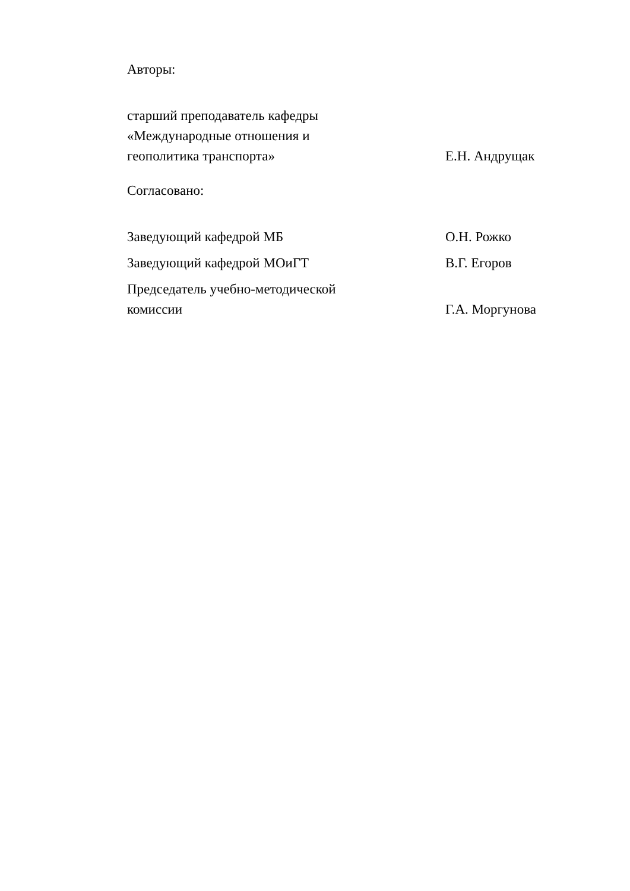Авторы:
старший преподаватель кафедры
«Международные отношения и
геополитика транспорта»
Е.Н. Андрущак
Согласовано:
Заведующий кафедрой МБ О.Н. Рожко
Заведующий кафедрой МОиГТ В.Г. Егоров
Председатель учебно-методической
комиссии
Г.А. Моргунова